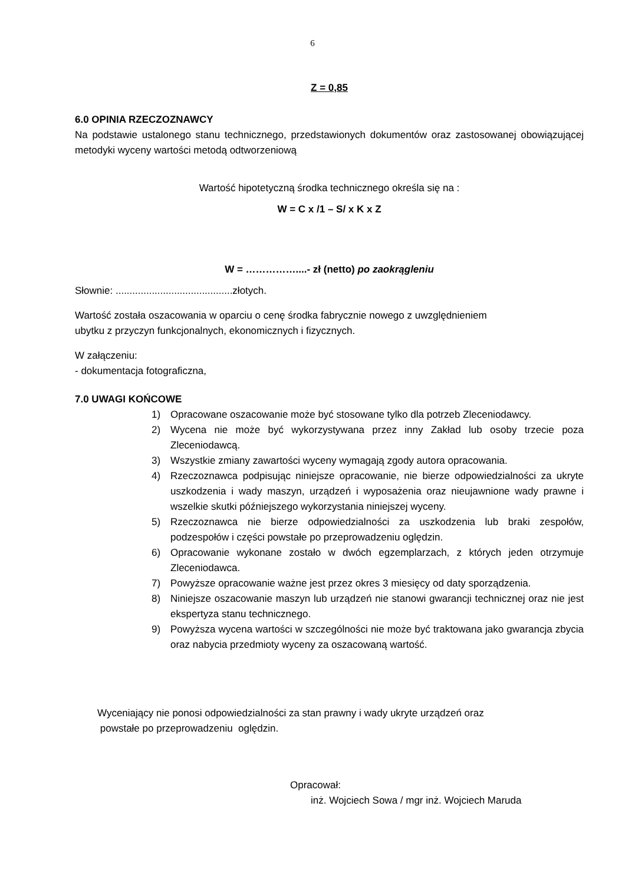6
Z = 0,85
6.0 OPINIA RZECZOZNAWCY
Na podstawie ustalonego stanu technicznego, przedstawionych dokumentów oraz zastosowanej obowiązującej metodyki wyceny wartości metodą odtworzeniową
Wartość hipotetyczną środka technicznego określa się na :
W = C x /1 – S/ x K x Z
W = ……………....- zł (netto) po zaokrągleniu
Słownie: ..........................................złotych.
Wartość została oszacowania w oparciu o cenę środka fabrycznie nowego z uwzględnieniem
ubytku z przyczyn funkcjonalnych, ekonomicznych i fizycznych.
W załączeniu:
- dokumentacja fotograficzna,
7.0 UWAGI KOŃCOWE
1) Opracowane oszacowanie może być stosowane tylko dla potrzeb Zleceniodawcy.
2) Wycena nie może być wykorzystywana przez inny Zakład lub osoby trzecie poza Zleceniodawcą.
3) Wszystkie zmiany zawartości wyceny wymagają zgody autora opracowania.
4) Rzeczoznawca podpisując niniejsze opracowanie, nie bierze odpowiedzialności za ukryte uszkodzenia i wady maszyn, urządzeń i wyposażenia oraz nieujawnione wady prawne i wszelkie skutki późniejszego wykorzystania niniejszej wyceny.
5) Rzeczoznawca nie bierze odpowiedzialności za uszkodzenia lub braki zespołów, podzespołów i części powstałe po przeprowadzeniu oględzin.
6) Opracowanie wykonane zostało w dwóch egzemplarzach, z których jeden otrzymuje Zleceniodawca.
7) Powyższe opracowanie ważne jest przez okres 3 miesięcy od daty sporządzenia.
8) Niniejsze oszacowanie maszyn lub urządzeń nie stanowi gwarancji technicznej oraz nie jest ekspertyza stanu technicznego.
9) Powyższa wycena wartości w szczególności nie może być traktowana jako gwarancja zbycia oraz nabycia przedmioty wyceny za oszacowaną wartość.
Wyceniający nie ponosi odpowiedzialności za stan prawny i wady ukryte urządzeń oraz
powstałe po przeprowadzeniu oględzin.
Opracował:
inż. Wojciech Sowa / mgr inż. Wojciech Maruda